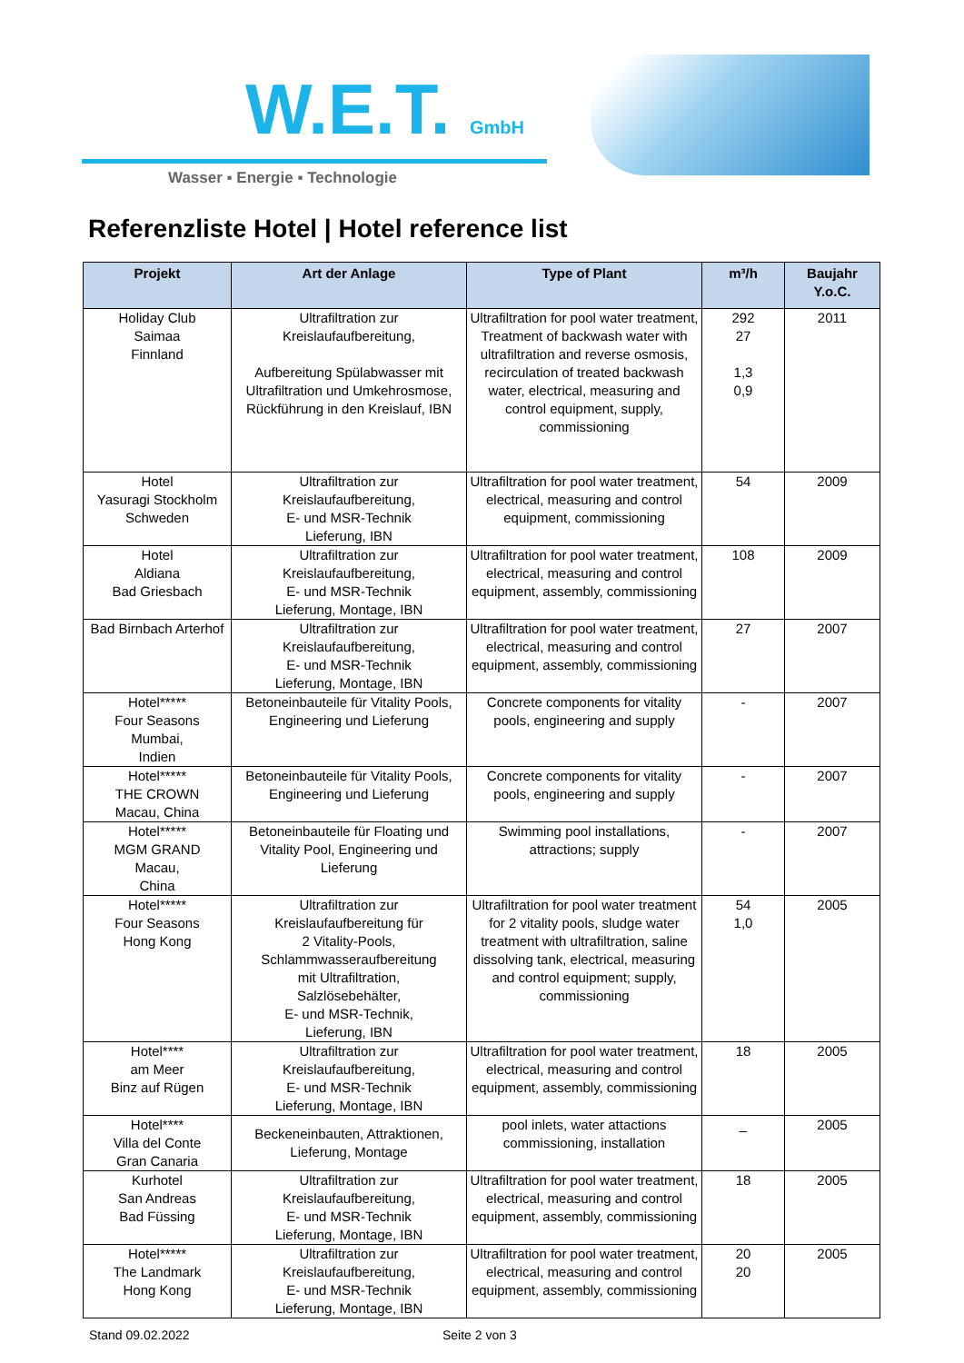W.E.T. GmbH
Wasser ▪ Energie ▪ Technologie
Referenzliste Hotel | Hotel reference list
| Projekt | Art der Anlage | Type of Plant | m³/h | Baujahr Y.o.C. |
| --- | --- | --- | --- | --- |
| Holiday Club Saimaa Finnland | Ultrafiltration zur Kreislaufaufbereitung, Aufbereitung Spülabwasser mit Ultrafiltration und Umkehrosmose, Rückführung in den Kreislauf, IBN | Ultrafiltration for pool water treatment, Treatment of backwash water with ultrafiltration and reverse osmosis, recirculation of treated backwash water, electrical, measuring and control equipment, supply, commissioning | 292 27 1,3 0,9 | 2011 |
| Hotel Yasuragi Stockholm Schweden | Ultrafiltration zur Kreislaufaufbereitung, E- und MSR-Technik Lieferung, IBN | Ultrafiltration for pool water treatment, electrical, measuring and control equipment, commissioning | 54 | 2009 |
| Hotel Aldiana Bad Griesbach | Ultrafiltration zur Kreislaufaufbereitung, E- und MSR-Technik Lieferung, Montage, IBN | Ultrafiltration for pool water treatment, electrical, measuring and control equipment, assembly, commissioning | 108 | 2009 |
| Bad Birnbach Arterhof | Ultrafiltration zur Kreislaufaufbereitung, E- und MSR-Technik Lieferung, Montage, IBN | Ultrafiltration for pool water treatment, electrical, measuring and control equipment, assembly, commissioning | 27 | 2007 |
| Hotel***** Four Seasons Mumbai, Indien | Betoneinbauteile für Vitality Pools, Engineering und Lieferung | Concrete components for vitality pools, engineering and supply | - | 2007 |
| Hotel***** THE CROWN Macau, China | Betoneinbauteile für Vitality Pools, Engineering und Lieferung | Concrete components for vitality pools, engineering and supply | - | 2007 |
| Hotel***** MGM GRAND Macau, China | Betoneinbauteile für Floating und Vitality Pool, Engineering und Lieferung | Swimming pool installations, attractions; supply | - | 2007 |
| Hotel***** Four Seasons Hong Kong | Ultrafiltration zur Kreislaufaufbereitung für 2 Vitality-Pools, Schlammwasseraufbereitung mit Ultrafiltration, Salzlösebehälter, E- und MSR-Technik, Lieferung, IBN | Ultrafiltration for pool water treatment for 2 vitality pools, sludge water treatment with ultrafiltration, saline dissolving tank, electrical, measuring and control equipment; supply, commissioning | 54 1,0 | 2005 |
| Hotel**** am Meer Binz auf Rügen | Ultrafiltration zur Kreislaufaufbereitung, E- und MSR-Technik Lieferung, Montage, IBN | Ultrafiltration for pool water treatment, electrical, measuring and control equipment, assembly, commissioning | 18 | 2005 |
| Hotel**** Villa del Conte Gran Canaria | Beckeneinbauten, Attraktionen, Lieferung, Montage | pool inlets, water attactions commissioning, installation | _ | 2005 |
| Kurhotel San Andreas Bad Füssing | Ultrafiltration zur Kreislaufaufbereitung, E- und MSR-Technik Lieferung, Montage, IBN | Ultrafiltration for pool water treatment, electrical, measuring and control equipment, assembly, commissioning | 18 | 2005 |
| Hotel***** The Landmark Hong Kong | Ultrafiltration zur Kreislaufaufbereitung, E- und MSR-Technik Lieferung, Montage, IBN | Ultrafiltration for pool water treatment, electrical, measuring and control equipment, assembly, commissioning | 20 20 | 2005 |
Stand 09.02.2022 Seite 2 von 3